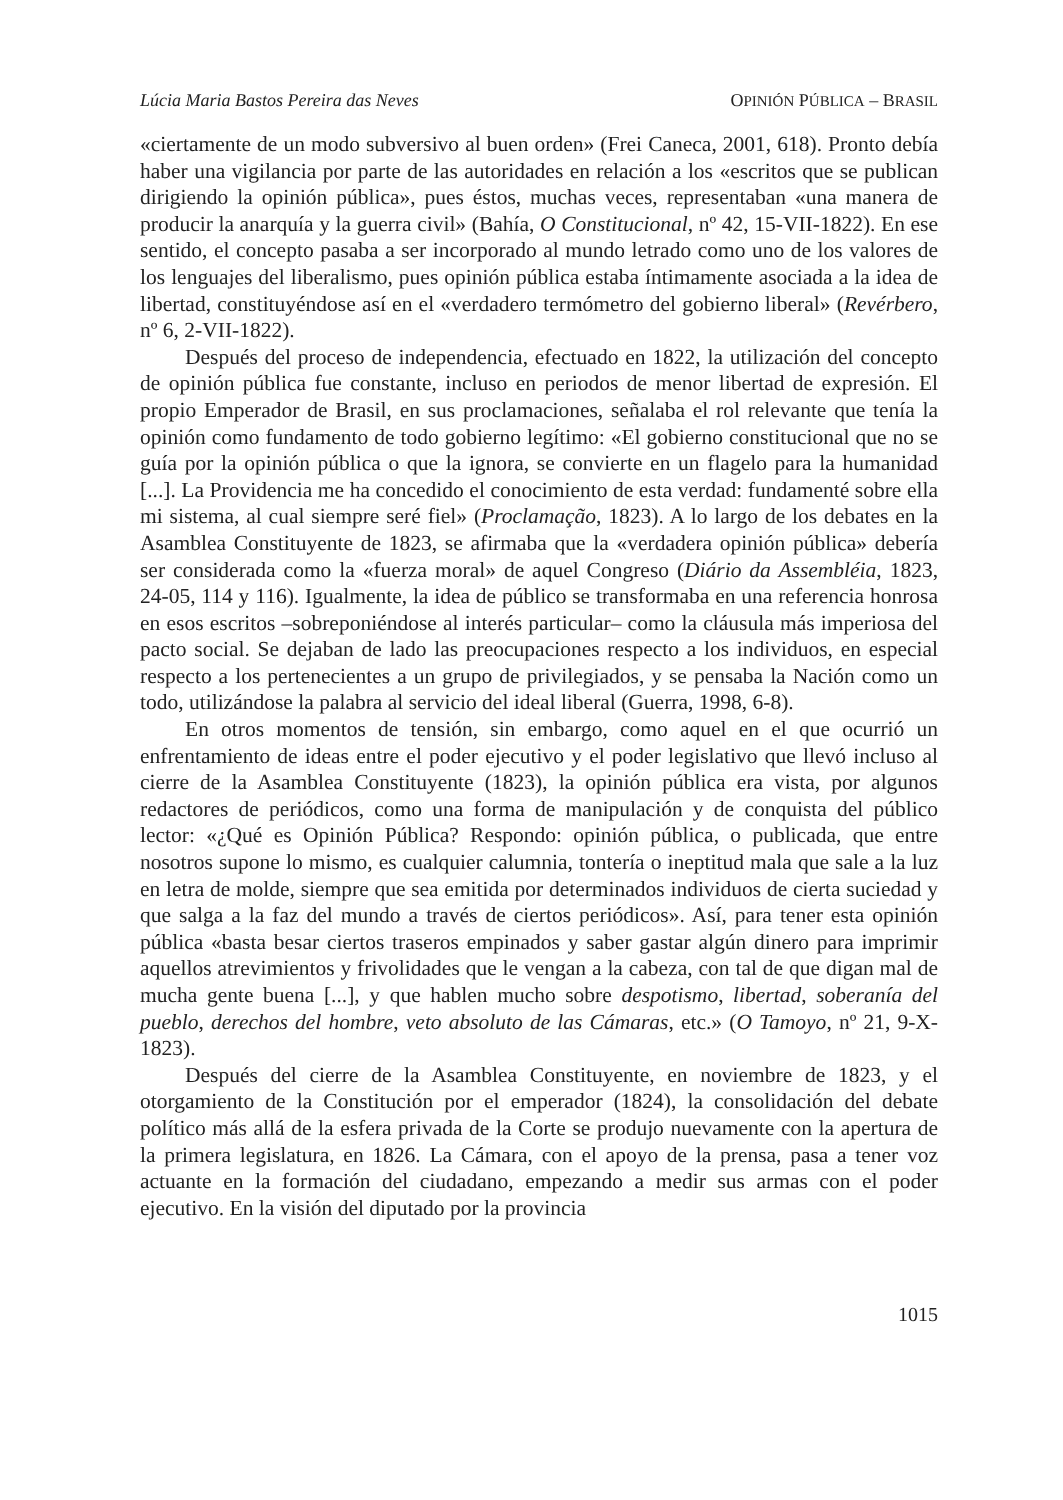Lúcia Maria Bastos Pereira das Neves OPINIÓN PÚBLICA – BRASIL
«ciertamente de un modo subversivo al buen orden» (Frei Caneca, 2001, 618). Pronto debía haber una vigilancia por parte de las autoridades en relación a los «escritos que se publican dirigiendo la opinión pública», pues éstos, muchas veces, representaban «una manera de producir la anarquía y la guerra civil» (Bahía, O Constitucional, nº 42, 15-VII-1822). En ese sentido, el concepto pasaba a ser incorporado al mundo letrado como uno de los valores de los lenguajes del liberalismo, pues opinión pública estaba íntimamente asociada a la idea de libertad, constituyéndose así en el «verdadero termómetro del gobierno liberal» (Revérbero, nº 6, 2-VII-1822).
Después del proceso de independencia, efectuado en 1822, la utilización del concepto de opinión pública fue constante, incluso en periodos de menor libertad de expresión. El propio Emperador de Brasil, en sus proclamaciones, señalaba el rol relevante que tenía la opinión como fundamento de todo gobierno legítimo: «El gobierno constitucional que no se guía por la opinión pública o que la ignora, se convierte en un flagelo para la humanidad [...]. La Providencia me ha concedido el conocimiento de esta verdad: fundamenté sobre ella mi sistema, al cual siempre seré fiel» (Proclamação, 1823). A lo largo de los debates en la Asamblea Constituyente de 1823, se afirmaba que la «verdadera opinión pública» debería ser considerada como la «fuerza moral» de aquel Congreso (Diário da Assembléia, 1823, 24-05, 114 y 116). Igualmente, la idea de público se transformaba en una referencia honrosa en esos escritos –sobreponiéndose al interés particular– como la cláusula más imperiosa del pacto social. Se dejaban de lado las preocupaciones respecto a los individuos, en especial respecto a los pertenecientes a un grupo de privilegiados, y se pensaba la Nación como un todo, utilizándose la palabra al servicio del ideal liberal (Guerra, 1998, 6-8).
En otros momentos de tensión, sin embargo, como aquel en el que ocurrió un enfrentamiento de ideas entre el poder ejecutivo y el poder legislativo que llevó incluso al cierre de la Asamblea Constituyente (1823), la opinión pública era vista, por algunos redactores de periódicos, como una forma de manipulación y de conquista del público lector: «¿Qué es Opinión Pública? Respondo: opinión pública, o publicada, que entre nosotros supone lo mismo, es cualquier calumnia, tontería o ineptitud mala que sale a la luz en letra de molde, siempre que sea emitida por determinados individuos de cierta suciedad y que salga a la faz del mundo a través de ciertos periódicos». Así, para tener esta opinión pública «basta besar ciertos traseros empinados y saber gastar algún dinero para imprimir aquellos atrevimientos y frivolidades que le vengan a la cabeza, con tal de que digan mal de mucha gente buena [...], y que hablen mucho sobre despotismo, libertad, soberanía del pueblo, derechos del hombre, veto absoluto de las Cámaras, etc.» (O Tamoyo, nº 21, 9-X-1823).
Después del cierre de la Asamblea Constituyente, en noviembre de 1823, y el otorgamiento de la Constitución por el emperador (1824), la consolidación del debate político más allá de la esfera privada de la Corte se produjo nuevamente con la apertura de la primera legislatura, en 1826. La Cámara, con el apoyo de la prensa, pasa a tener voz actuante en la formación del ciudadano, empezando a medir sus armas con el poder ejecutivo. En la visión del diputado por la provincia
1015